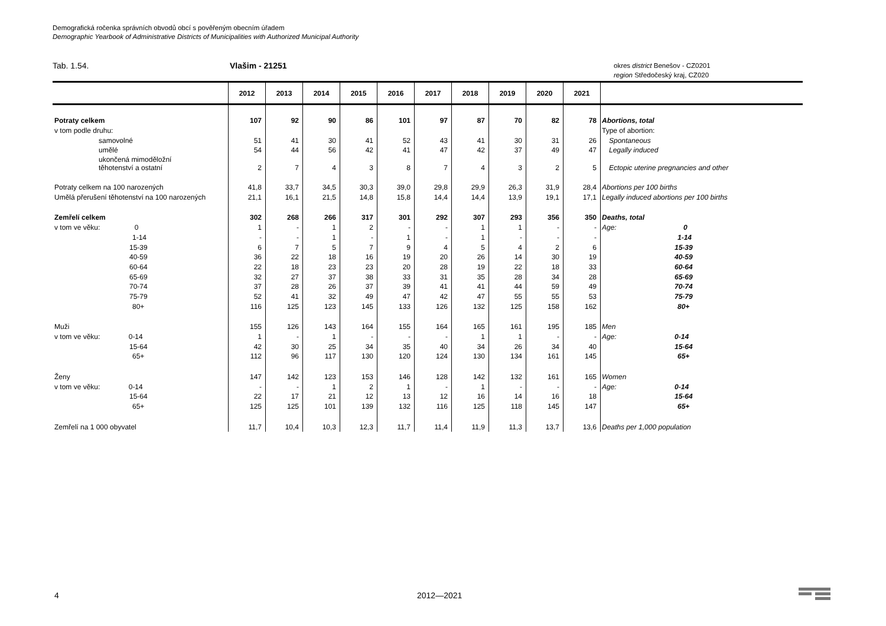Demografická ročenka správních obvodů obcí s pověřeným obecním úřadem
Demographic Yearbook of Administrative Districts of Municipalities with Authorized Municipal Authority
Tab. 1.54. Vlašim - 21251
okres district Benešov - CZ0201
region Středočeský kraj, CZ020
| | 2012 | 2013 | 2014 | 2015 | 2016 | 2017 | 2018 | 2019 | 2020 | 2021 | |
| --- | --- | --- | --- | --- | --- | --- | --- | --- | --- | --- | --- |
| Potraty celkem | 107 | 92 | 90 | 86 | 101 | 97 | 87 | 70 | 82 | 78 | Abortions, total |
| v tom podle druhu: | | | | | | | | | | | Type of abortion: |
| samovolné | 51 | 41 | 30 | 41 | 52 | 43 | 41 | 30 | 31 | 26 | Spontaneous |
| umělé | 54 | 44 | 56 | 42 | 41 | 47 | 42 | 37 | 49 | 47 | Legally induced |
| ukončená mimoděložní těhotenství a ostatní | 2 | 7 | 4 | 3 | 8 | 7 | 4 | 3 | 2 | 5 | Ectopic uterine pregnancies and other |
| Potraty celkem na 100 narozených | 41,8 | 33,7 | 34,5 | 30,3 | 39,0 | 29,8 | 29,9 | 26,3 | 31,9 | 28,4 | Abortions per 100 births |
| Umělá přerušení těhotenství na 100 narozených | 21,1 | 16,1 | 21,5 | 14,8 | 15,8 | 14,4 | 14,4 | 13,9 | 19,1 | 17,1 | Legally induced abortions per 100 births |
| Zemřelí celkem | 302 | 268 | 266 | 317 | 301 | 292 | 307 | 293 | 356 | 350 | Deaths, total |
| v tom ve věku: 0 | 1 | - | 1 | 2 | - | - | 1 | 1 | - | - | Age: 0 |
| 1-14 | - | - | 1 | - | 1 | - | 1 | - | - | - | 1-14 |
| 15-39 | 6 | 7 | 5 | 7 | 9 | 4 | 5 | 4 | 2 | 6 | 15-39 |
| 40-59 | 36 | 22 | 18 | 16 | 19 | 20 | 26 | 14 | 30 | 19 | 40-59 |
| 60-64 | 22 | 18 | 23 | 23 | 20 | 28 | 19 | 22 | 18 | 33 | 60-64 |
| 65-69 | 32 | 27 | 37 | 38 | 33 | 31 | 35 | 28 | 34 | 28 | 65-69 |
| 70-74 | 37 | 28 | 26 | 37 | 39 | 41 | 41 | 44 | 59 | 49 | 70-74 |
| 75-79 | 52 | 41 | 32 | 49 | 47 | 42 | 47 | 55 | 55 | 53 | 75-79 |
| 80+ | 116 | 125 | 123 | 145 | 133 | 126 | 132 | 125 | 158 | 162 | 80+ |
| Muži | 155 | 126 | 143 | 164 | 155 | 164 | 165 | 161 | 195 | 185 | Men |
| v tom ve věku: 0-14 | 1 | - | 1 | - | - | - | 1 | 1 | - | - | Age: 0-14 |
| 15-64 | 42 | 30 | 25 | 34 | 35 | 40 | 34 | 26 | 34 | 40 | 15-64 |
| 65+ | 112 | 96 | 117 | 130 | 120 | 124 | 130 | 134 | 161 | 145 | 65+ |
| Ženy | 147 | 142 | 123 | 153 | 146 | 128 | 142 | 132 | 161 | 165 | Women |
| v tom ve věku: 0-14 | - | - | 1 | 2 | 1 | - | 1 | - | - | - | Age: 0-14 |
| 15-64 | 22 | 17 | 21 | 12 | 13 | 12 | 16 | 14 | 16 | 18 | 15-64 |
| 65+ | 125 | 125 | 101 | 139 | 132 | 116 | 125 | 118 | 145 | 147 | 65+ |
| Zemřelí na 1 000 obyvatel | 11,7 | 10,4 | 10,3 | 12,3 | 11,7 | 11,4 | 11,9 | 11,3 | 13,7 | 13,6 | Deaths per 1,000 population |
4 2012—2021